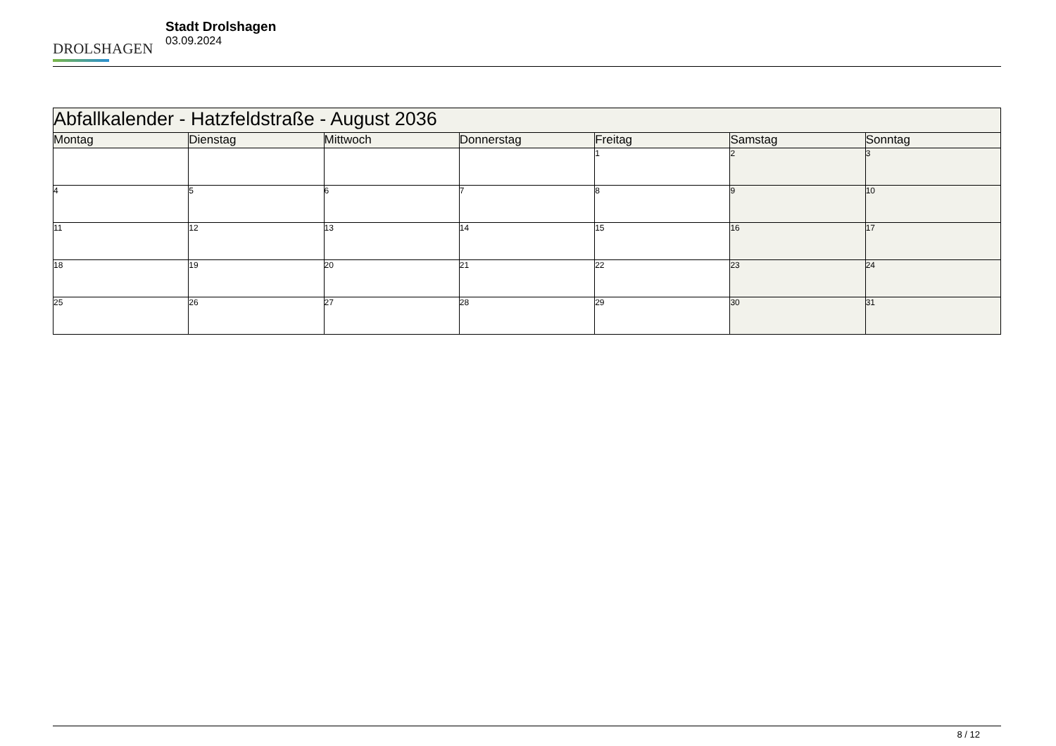DROLSHAGEN
Stadt Drolshagen
03.09.2024
| Abfallkalender - Hatzfeldstraße - August 2036 | | | | | | |
| Montag | Dienstag | Mittwoch | Donnerstag | Freitag | Samstag | Sonntag |
| | | | | 1 | 2 | 3 |
| 4 | 5 | 6 | 7 | 8 | 9 | 10 |
| 11 | 12 | 13 | 14 | 15 | 16 | 17 |
| 18 | 19 | 20 | 21 | 22 | 23 | 24 |
| 25 | 26 | 27 | 28 | 29 | 30 | 31 |
8 / 12